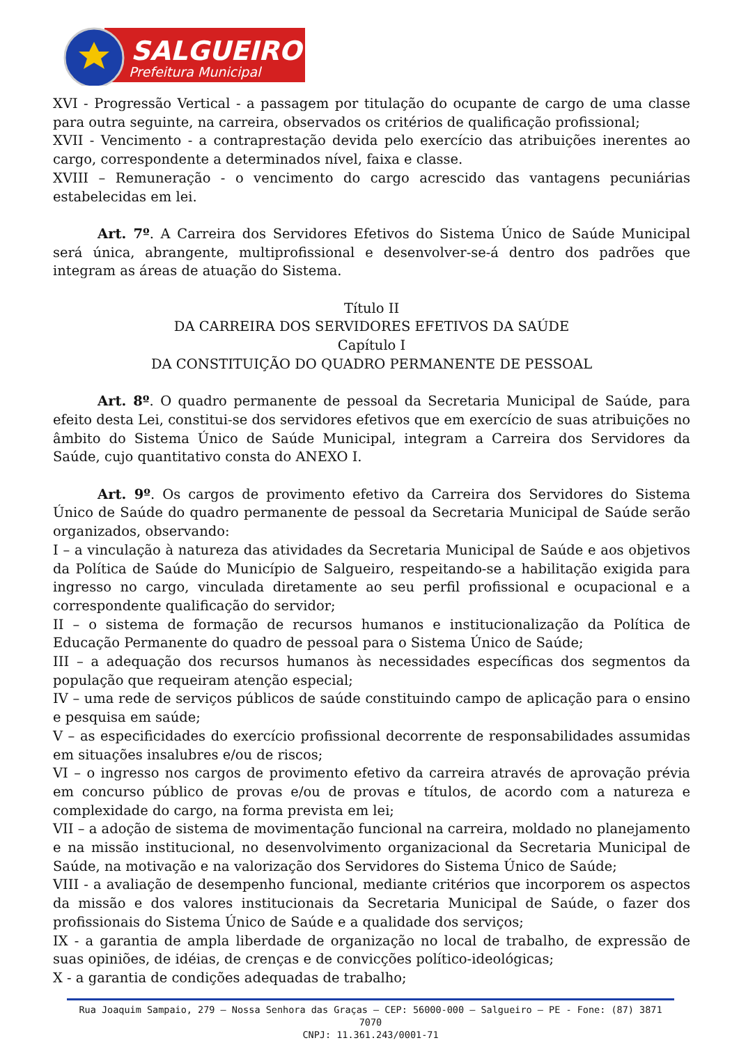SALGUEIRO
Prefeitura Municipal
XVI - Progressão Vertical - a passagem por titulação do ocupante de cargo de uma classe para outra seguinte, na carreira, observados os critérios de qualificação profissional;
XVII - Vencimento - a contraprestação devida pelo exercício das atribuições inerentes ao cargo, correspondente a determinados nível, faixa e classe.
XVIII – Remuneração - o vencimento do cargo acrescido das vantagens pecuniárias estabelecidas em lei.
Art. 7º. A Carreira dos Servidores Efetivos do Sistema Único de Saúde Municipal será única, abrangente, multiprofissional e desenvolver-se-á dentro dos padrões que integram as áreas de atuação do Sistema.
Título II
DA CARREIRA DOS SERVIDORES EFETIVOS DA SAÚDE
Capítulo I
DA CONSTITUIÇÃO DO QUADRO PERMANENTE DE PESSOAL
Art. 8º. O quadro permanente de pessoal da Secretaria Municipal de Saúde, para efeito desta Lei, constitui-se dos servidores efetivos que em exercício de suas atribuições no âmbito do Sistema Único de Saúde Municipal, integram a Carreira dos Servidores da Saúde, cujo quantitativo consta do ANEXO I.
Art. 9º. Os cargos de provimento efetivo da Carreira dos Servidores do Sistema Único de Saúde do quadro permanente de pessoal da Secretaria Municipal de Saúde serão organizados, observando:
I – a vinculação à natureza das atividades da Secretaria Municipal de Saúde e aos objetivos da Política de Saúde do Município de Salgueiro, respeitando-se a habilitação exigida para ingresso no cargo, vinculada diretamente ao seu perfil profissional e ocupacional e a correspondente qualificação do servidor;
II – o sistema de formação de recursos humanos e institucionalização da Política de Educação Permanente do quadro de pessoal para o Sistema Único de Saúde;
III – a adequação dos recursos humanos às necessidades específicas dos segmentos da população que requeiram atenção especial;
IV – uma rede de serviços públicos de saúde constituindo campo de aplicação para o ensino e pesquisa em saúde;
V – as especificidades do exercício profissional decorrente de responsabilidades assumidas em situações insalubres e/ou de riscos;
VI – o ingresso nos cargos de provimento efetivo da carreira através de aprovação prévia em concurso público de provas e/ou de provas e títulos, de acordo com a natureza e complexidade do cargo, na forma prevista em lei;
VII – a adoção de sistema de movimentação funcional na carreira, moldado no planejamento e na missão institucional, no desenvolvimento organizacional da Secretaria Municipal de Saúde, na motivação e na valorização dos Servidores do Sistema Único de Saúde;
VIII - a avaliação de desempenho funcional, mediante critérios que incorporem os aspectos da missão e dos valores institucionais da Secretaria Municipal de Saúde, o fazer dos profissionais do Sistema Único de Saúde e a qualidade dos serviços;
IX - a garantia de ampla liberdade de organização no local de trabalho, de expressão de suas opiniões, de idéias, de crenças e de convicções político-ideológicas;
X - a garantia de condições adequadas de trabalho;
Rua Joaquim Sampaio, 279 – Nossa Senhora das Graças – CEP: 56000-000 – Salgueiro – PE - Fone: (87) 3871 7070
CNPJ: 11.361.243/0001-71